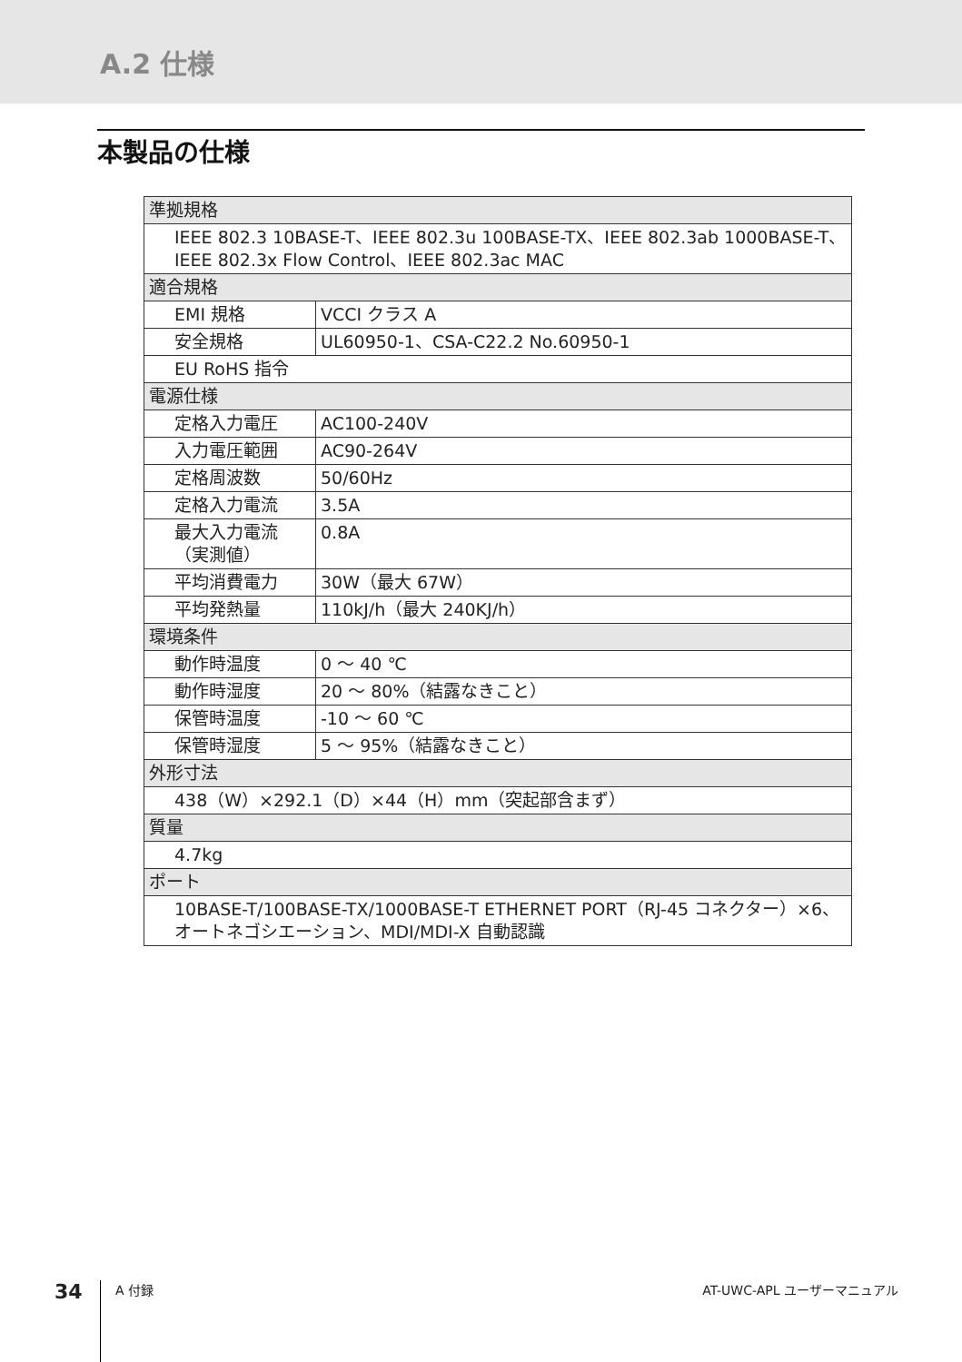A.2 仕様
本製品の仕様
| 準拠規格 | |
| IEEE 802.3 10BASE-T、IEEE 802.3u 100BASE-TX、IEEE 802.3ab 1000BASE-T、IEEE 802.3x Flow Control、IEEE 802.3ac MAC | |
| 適合規格 | |
| EMI 規格 | VCCI クラス A |
| 安全規格 | UL60950-1、CSA-C22.2 No.60950-1 |
| EU RoHS 指令 | |
| 電源仕様 | |
| 定格入力電圧 | AC100-240V |
| 入力電圧範囲 | AC90-264V |
| 定格周波数 | 50/60Hz |
| 定格入力電流 | 3.5A |
| 最大入力電流 （実測値） | 0.8A |
| 平均消費電力 | 30W（最大 67W） |
| 平均発熱量 | 110kJ/h（最大 240KJ/h） |
| 環境条件 | |
| 動作時温度 | 0 ～ 40 ℃ |
| 動作時湿度 | 20 ～ 80%（結露なきこと） |
| 保管時温度 | -10 ～ 60 ℃ |
| 保管時湿度 | 5 ～ 95%（結露なきこと） |
| 外形寸法 | |
| 438（W）×292.1（D）×44（H）mm（突起部含まず） | |
| 質量 | |
| 4.7kg | |
| ポート | |
| 10BASE-T/100BASE-TX/1000BASE-T ETHERNET PORT（RJ-45 コネクター）×6、オートネゴシエーション、MDI/MDI-X 自動認識 | |
34
A 付録 AT-UWC-APL ユーザーマニュアル